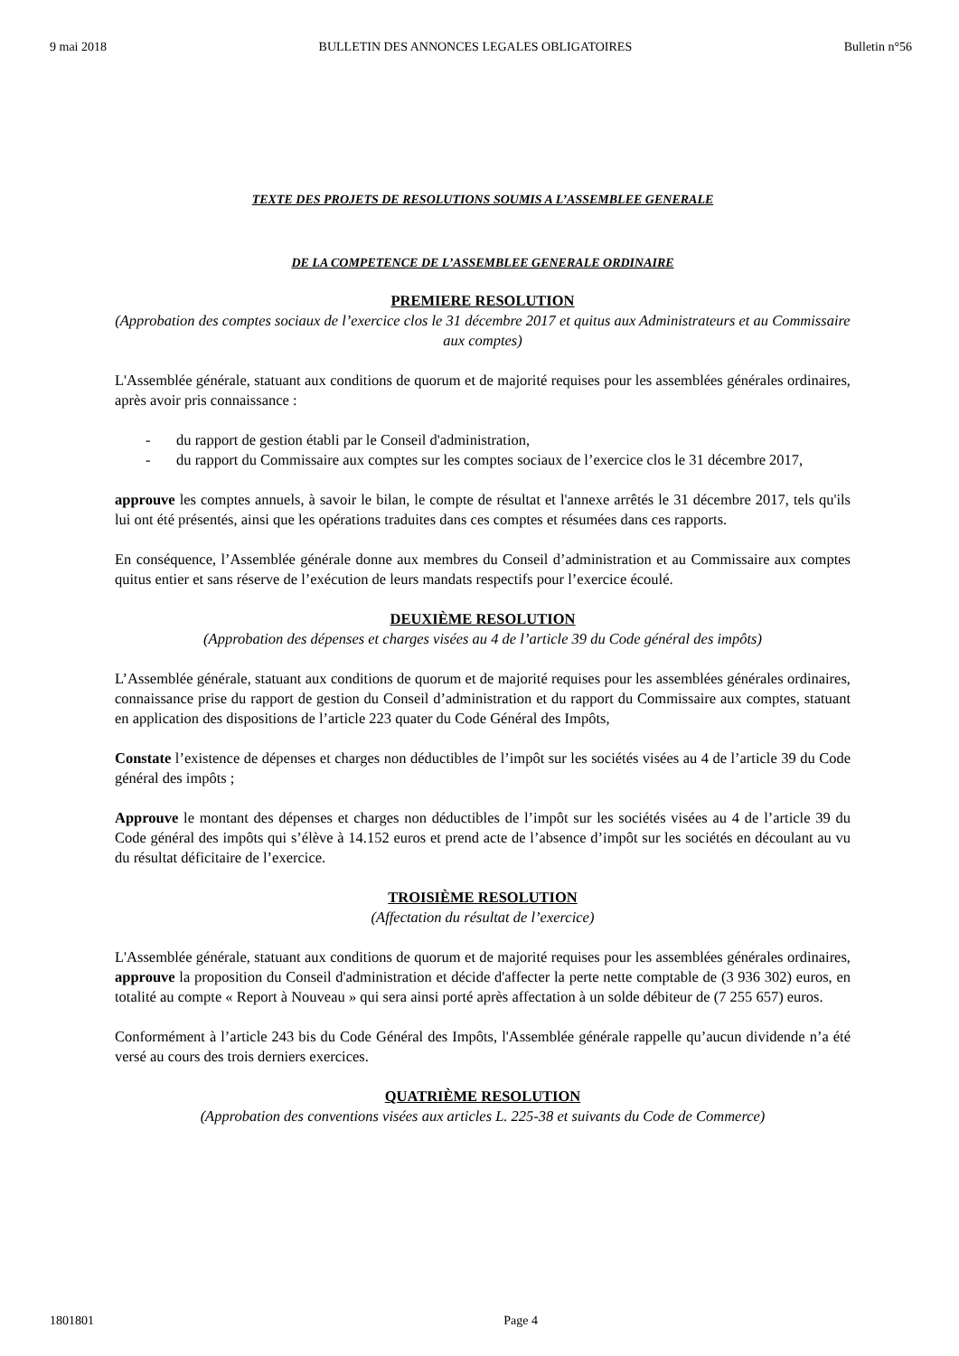9 mai 2018 BULLETIN DES ANNONCES LEGALES OBLIGATOIRES Bulletin n°56
TEXTE DES PROJETS DE RESOLUTIONS SOUMIS A L’ASSEMBLEE GENERALE
DE LA COMPETENCE DE L’ASSEMBLEE GENERALE ORDINAIRE
PREMIERE RESOLUTION
(Approbation des comptes sociaux de l’exercice clos le 31 décembre 2017 et quitus aux Administrateurs et au Commissaire aux comptes)
L'Assemblée générale, statuant aux conditions de quorum et de majorité requises pour les assemblées générales ordinaires, après avoir pris connaissance :
- du rapport de gestion établi par le Conseil d'administration,
- du rapport du Commissaire aux comptes sur les comptes sociaux de l’exercice clos le 31 décembre 2017,
approuve les comptes annuels, à savoir le bilan, le compte de résultat et l'annexe arrêtés le 31 décembre 2017, tels qu'ils lui ont été présentés, ainsi que les opérations traduites dans ces comptes et résumées dans ces rapports.
En conséquence, l’Assemblée générale donne aux membres du Conseil d’administration et au Commissaire aux comptes quitus entier et sans réserve de l’exécution de leurs mandats respectifs pour l’exercice écoulé.
DEUXIÈME RESOLUTION
(Approbation des dépenses et charges visées au 4 de l’article 39 du Code général des impôts)
L’Assemblée générale, statuant aux conditions de quorum et de majorité requises pour les assemblées générales ordinaires, connaissance prise du rapport de gestion du Conseil d’administration et du rapport du Commissaire aux comptes, statuant en application des dispositions de l’article 223 quater du Code Général des Impôts,
Constate l’existence de dépenses et charges non déductibles de l’impôt sur les sociétés visées au 4 de l’article 39 du Code général des impôts ;
Approuve le montant des dépenses et charges non déductibles de l’impôt sur les sociétés visées au 4 de l’article 39 du Code général des impôts qui s’élève à 14.152 euros et prend acte de l’absence d’impôt sur les sociétés en découlant au vu du résultat déficitaire de l’exercice.
TROISIÈME RESOLUTION
(Affectation du résultat de l’exercice)
L'Assemblée générale, statuant aux conditions de quorum et de majorité requises pour les assemblées générales ordinaires, approuve la proposition du Conseil d'administration et décide d'affecter la perte nette comptable de (3 936 302) euros, en totalité au compte « Report à Nouveau » qui sera ainsi porté après affectation à un solde débiteur de (7 255 657) euros.
Conformément à l’article 243 bis du Code Général des Impôts, l'Assemblée générale rappelle qu’aucun dividende n’a été versé au cours des trois derniers exercices.
QUATRIÈME RESOLUTION
(Approbation des conventions visées aux articles L. 225-38 et suivants du Code de Commerce)
1801801 Page 4